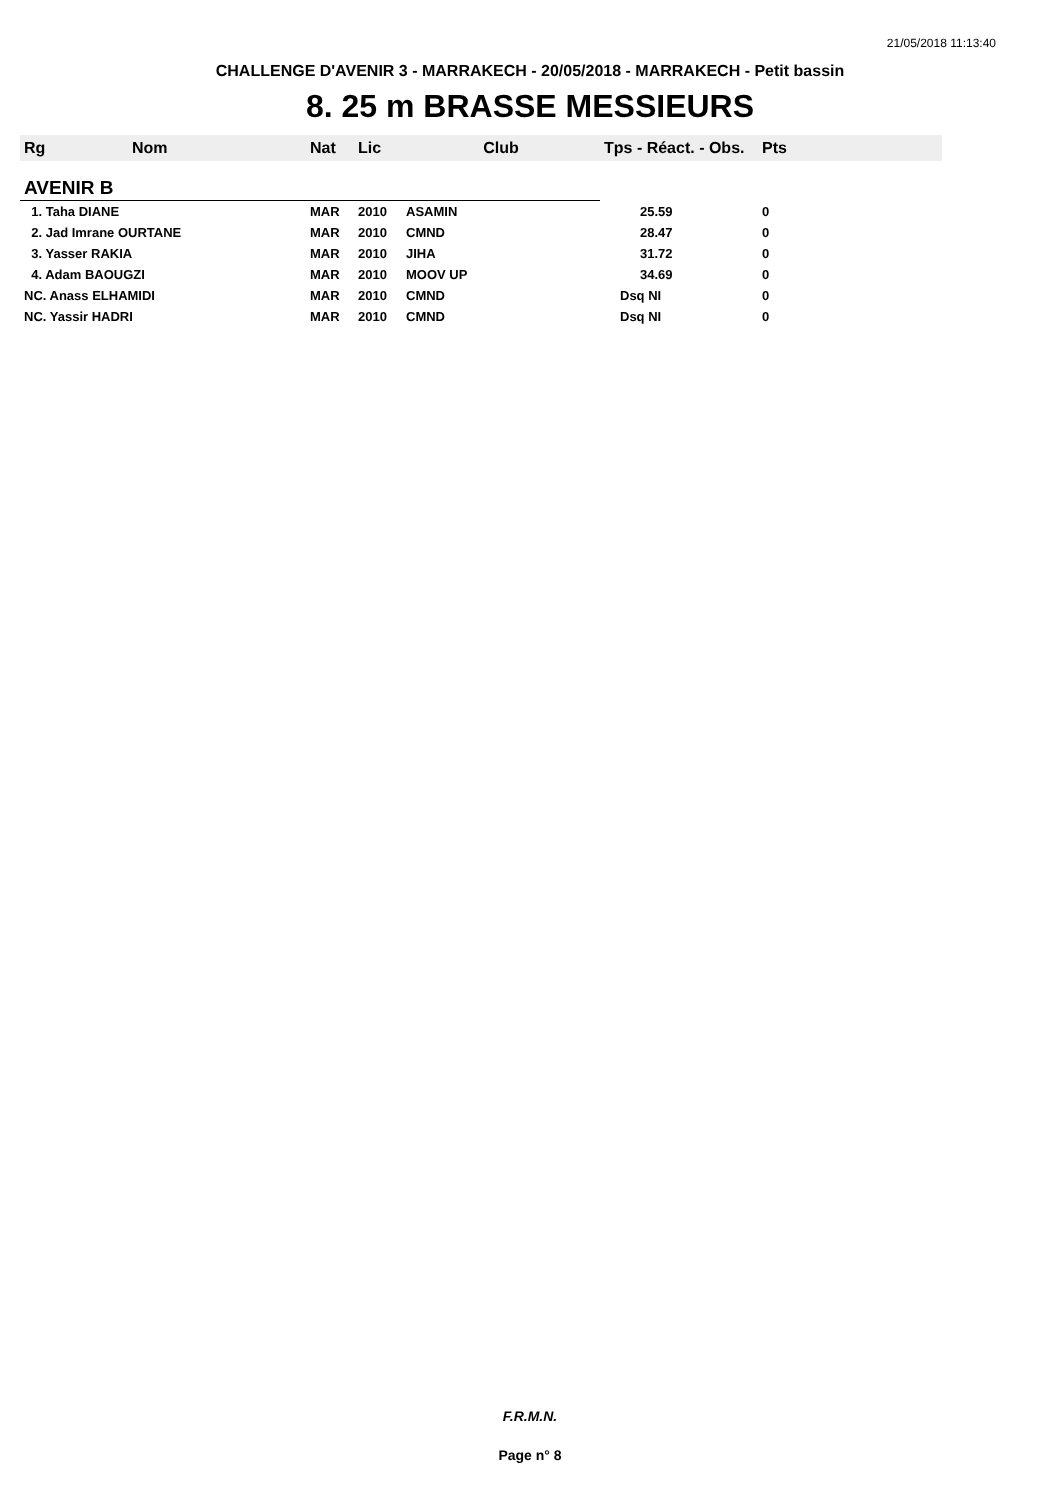21/05/2018 11:13:40
CHALLENGE D'AVENIR 3 - MARRAKECH - 20/05/2018 - MARRAKECH - Petit bassin
8. 25 m BRASSE MESSIEURS
| Rg | Nom | Nat | Lic | Club | Tps - Réact. - Obs. | Pts |
| --- | --- | --- | --- | --- | --- | --- |
| AVENIR B | | | | | | |
| 1. Taha DIANE | | MAR | 2010 | ASAMIN | 25.59 | 0 |
| 2. Jad Imrane OURTANE | | MAR | 2010 | CMND | 28.47 | 0 |
| 3. Yasser RAKIA | | MAR | 2010 | JIHA | 31.72 | 0 |
| 4. Adam BAOUGZI | | MAR | 2010 | MOOV UP | 34.69 | 0 |
| NC. Anass ELHAMIDI | | MAR | 2010 | CMND | Dsq NI | 0 |
| NC. Yassir HADRI | | MAR | 2010 | CMND | Dsq NI | 0 |
F.R.M.N.
Page n° 8